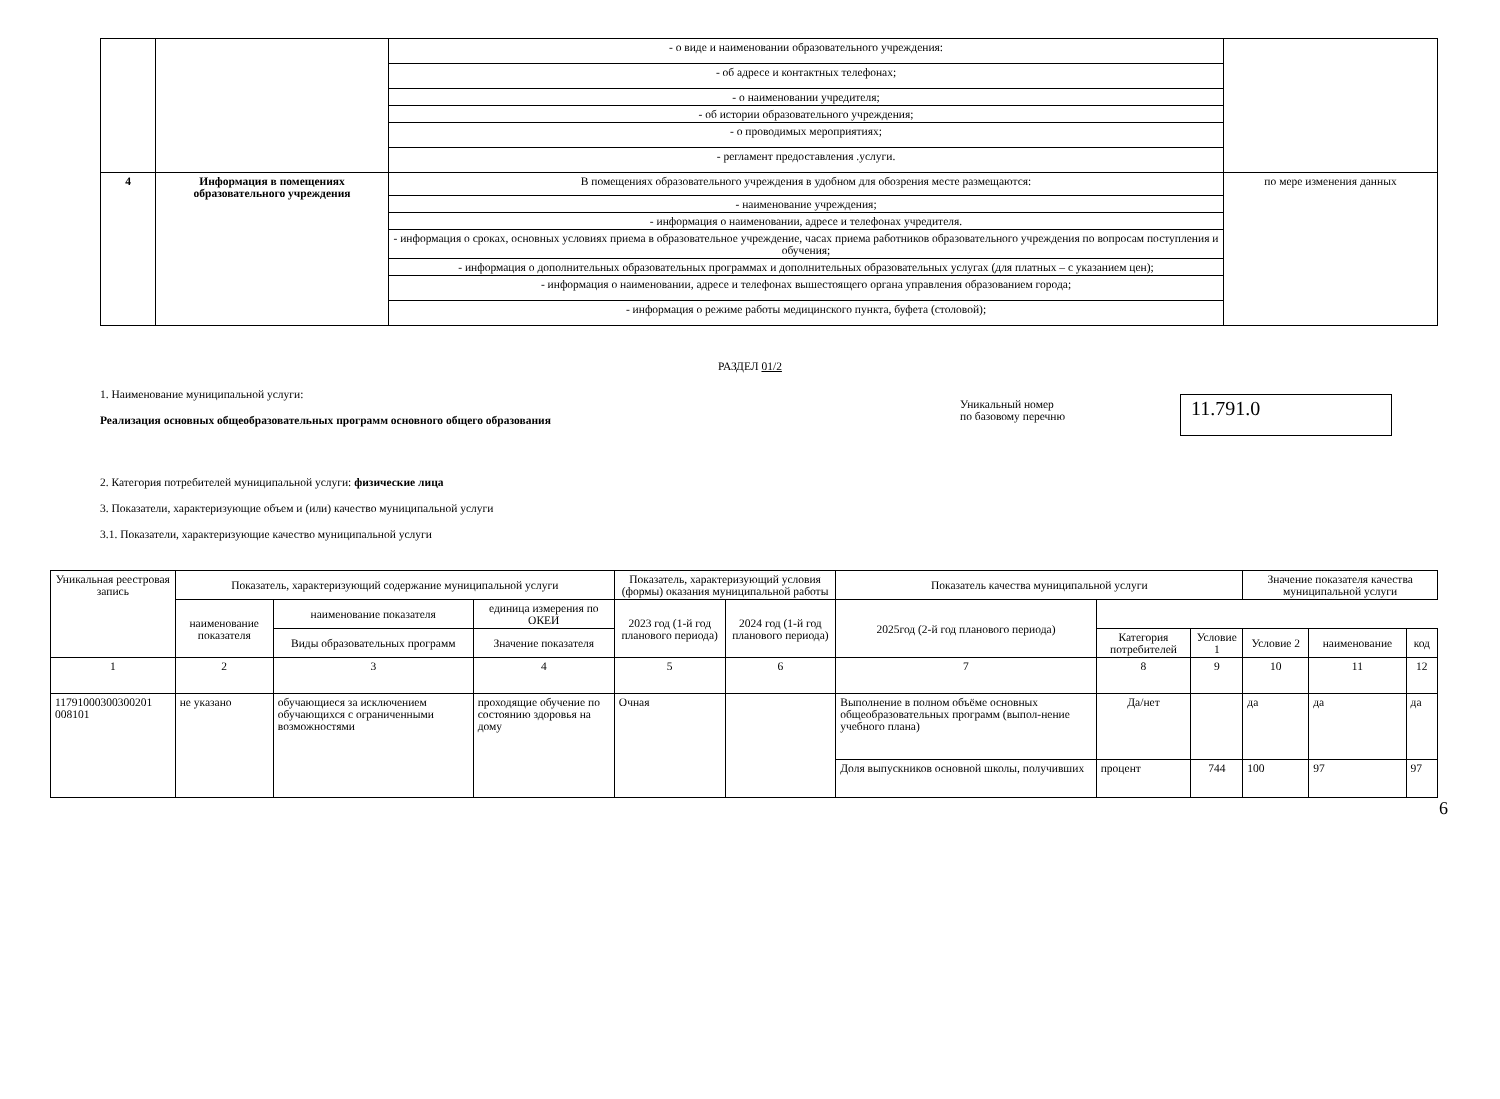| | | - о виде и наименовании образовательного учреждения: | |
| | | - об адресе и контактных телефонах; | |
| | | - о наименовании учредителя; | |
| | | - об истории образовательного учреждения; | |
| | | - о проводимых мероприятиях; | |
| | | - регламент предоставления .услуги. | |
| 4 | Информация в помещениях образовательного учреждения | В помещениях образовательного учреждения в удобном для обозрения месте размещаются: | по мере изменения данных |
| | | - наименование учреждения; | |
| | | - информация о наименовании, адресе и телефонах учредителя. | |
| | | - информация о сроках, основных условиях приема в образовательное учреждение, часах приема работников образовательного учреждения по вопросам поступления и обучения; | |
| | | - информация о дополнительных образовательных программах и дополнительных образовательных услугах (для платных – с указанием цен); | |
| | | - информация о наименовании, адресе и телефонах вышестоящего органа управления образованием города; | |
| | | - информация о режиме работы медицинского пункта, буфета (столовой); | |
РАЗДЕЛ 01/2
1. Наименование муниципальной услуги:
Реализация основных общеобразовательных программ основного общего образования
Уникальный номер
по базовому перечню
11.791.0
2. Категория потребителей муниципальной услуги: физические лица
3. Показатели, характеризующие объем и (или) качество муниципальной услуги
3.1. Показатели, характеризующие качество муниципальной услуги
| Уникальная реестровая запись | Показатель, характеризующий содержание муниципальной услуги | | | Показатель, характеризующий условия (формы) оказания муниципальной работы | | Показатель качества муниципальной услуги | | | Значение показателя качества муниципальной услуги | | |
| --- | --- | --- | --- | --- | --- | --- | --- | --- | --- | --- | --- |
| | | | | наименование показателя | наименование показателя | единица измерения по ОКЕИ | 2023 год (1-й год планового периода) | 2024 год (1-й год планового периода) | 2025год (2-й год планового периода) | | |
| | Виды образовательных программ | Значение показателя | Категория потребителей | | Условие 1 | Условие 2 | | | | наименование | код |
| 1 | 2 | 3 | 4 | 5 | 6 | 7 | 8 | 9 | 10 | 11 | 12 |
| 11791000300300201 008101 | не указано | обучающиеся за исключением обучающихся с ограниченными возможностями | проходящие обучение по состоянию здоровья на дому | Очная | | Выполнение в полном объёме основных общеобразовательных программ (выпол-нение учебного плана) | Да/нет | | да | да | да |
| | | | | | | Доля выпускников основной школы, получивших | процент | 744 | 100 | 97 | 97 |
6